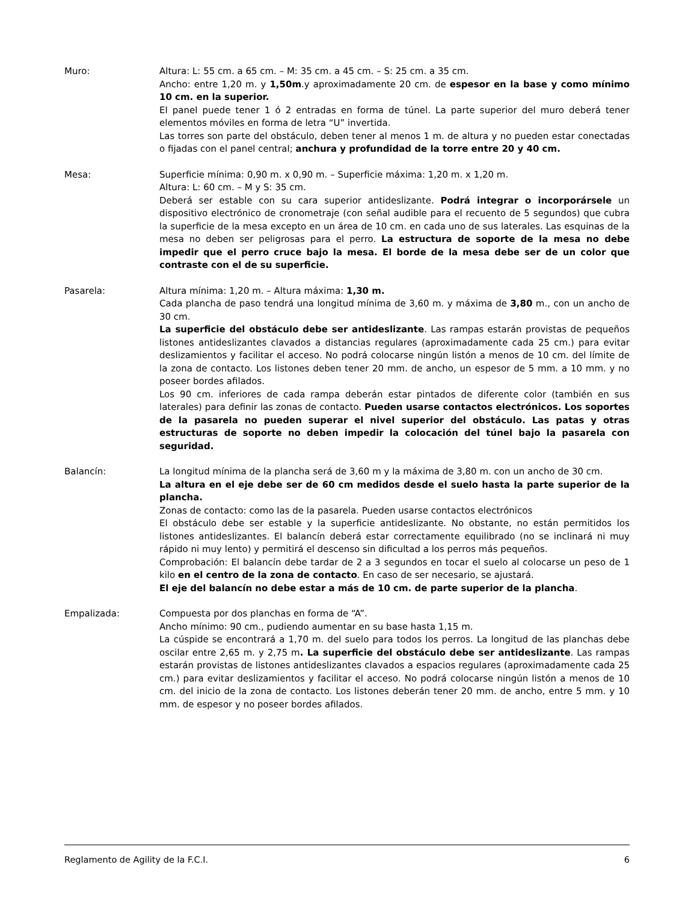Muro: Altura: L: 55 cm. a 65 cm. – M: 35 cm. a 45 cm. – S: 25 cm. a 35 cm.
Ancho: entre 1,20 m. y 1,50m.y aproximadamente 20 cm. de espesor en la base y como mínimo 10 cm. en la superior.
El panel puede tener 1 ó 2 entradas en forma de túnel. La parte superior del muro deberá tener elementos móviles en forma de letra “U” invertida.
Las torres son parte del obstáculo, deben tener al menos 1 m. de altura y no pueden estar conectadas o fijadas con el panel central; anchura y profundidad de la torre entre 20 y 40 cm.
Mesa: Superficie mínima: 0,90 m. x 0,90 m. – Superficie máxima: 1,20 m. x 1,20 m.
Altura: L: 60 cm. – M y S: 35 cm.
Deberá ser estable con su cara superior antideslizante. Podrá integrar o incorporársele un dispositivo electrónico de cronometraje (con señal audible para el recuento de 5 segundos) que cubra la superficie de la mesa excepto en un área de 10 cm. en cada uno de sus laterales. Las esquinas de la mesa no deben ser peligrosas para el perro. La estructura de soporte de la mesa no debe impedir que el perro cruce bajo la mesa. El borde de la mesa debe ser de un color que contraste con el de su superficie.
Pasarela: Altura mínima: 1,20 m. – Altura máxima: 1,30 m.
Cada plancha de paso tendrá una longitud mínima de 3,60 m. y máxima de 3,80 m., con un ancho de 30 cm.
La superficie del obstáculo debe ser antideslizante. Las rampas estarán provistas de pequeños listones antideslizantes clavados a distancias regulares (aproximadamente cada 25 cm.) para evitar deslizamientos y facilitar el acceso. No podrá colocarse ningún listón a menos de 10 cm. del límite de la zona de contacto. Los listones deben tener 20 mm. de ancho, un espesor de 5 mm. a 10 mm. y no poseer bordes afilados.
Los 90 cm. inferiores de cada rampa deberán estar pintados de diferente color (también en sus laterales) para definir las zonas de contacto. Pueden usarse contactos electrónicos. Los soportes de la pasarela no pueden superar el nivel superior del obstáculo. Las patas y otras estructuras de soporte no deben impedir la colocación del túnel bajo la pasarela con seguridad.
Balancín: La longitud mínima de la plancha será de 3,60 m y la máxima de 3,80 m. con un ancho de 30 cm.
La altura en el eje debe ser de 60 cm medidos desde el suelo hasta la parte superior de la plancha.
Zonas de contacto: como las de la pasarela. Pueden usarse contactos electrónicos
El obstáculo debe ser estable y la superficie antideslizante. No obstante, no están permitidos los listones antideslizantes. El balancín deberá estar correctamente equilibrado (no se inclinará ni muy rápido ni muy lento) y permitirá el descenso sin dificultad a los perros más pequeños.
Comprobación: El balancín debe tardar de 2 a 3 segundos en tocar el suelo al colocarse un peso de 1 kilo en el centro de la zona de contacto. En caso de ser necesario, se ajustará.
El eje del balancín no debe estar a más de 10 cm. de parte superior de la plancha.
Empalizada: Compuesta por dos planchas en forma de “A”.
Ancho mínimo: 90 cm., pudiendo aumentar en su base hasta 1,15 m.
La cúspide se encontrará a 1,70 m. del suelo para todos los perros. La longitud de las planchas debe oscilar entre 2,65 m. y 2,75 m. La superficie del obstáculo debe ser antideslizante. Las rampas estarán provistas de listones antideslizantes clavados a espacios regulares (aproximadamente cada 25 cm.) para evitar deslizamientos y facilitar el acceso. No podrá colocarse ningún listón a menos de 10 cm. del inicio de la zona de contacto. Los listones deberán tener 20 mm. de ancho, entre 5 mm. y 10 mm. de espesor y no poseer bordes afilados.
Reglamento de Agility de la F.C.I. 6